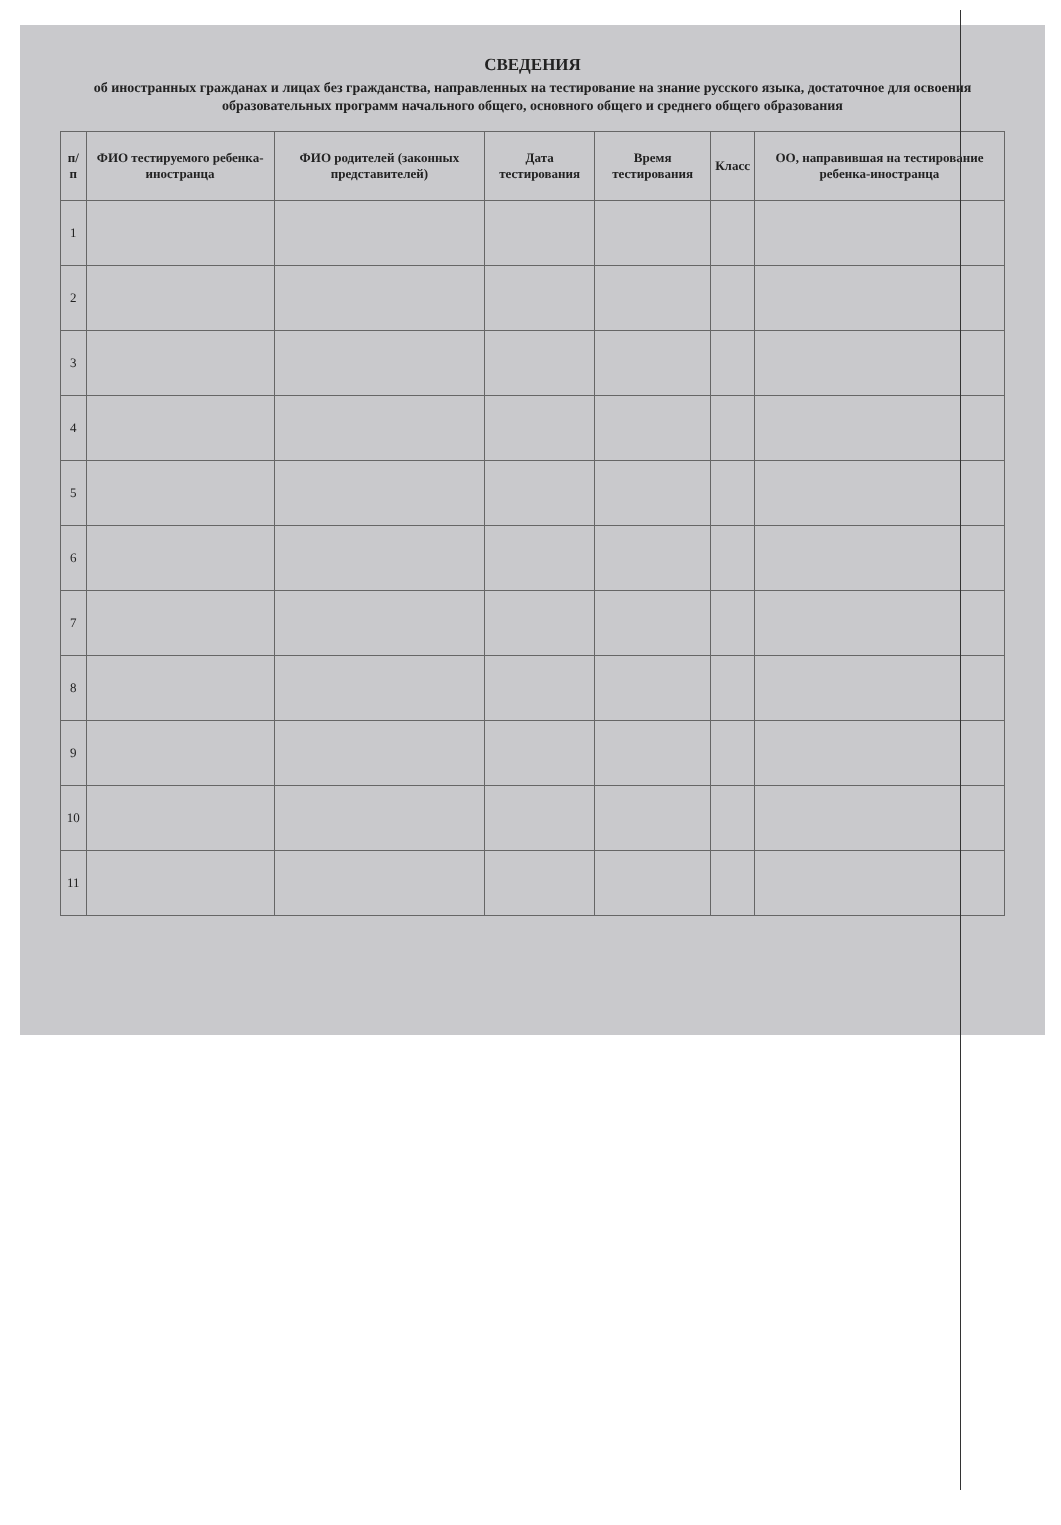СВЕДЕНИЯ
об иностранных гражданах и лицах без гражданства, направленных на тестирование на знание русского языка, достаточное для освоения образовательных программ начального общего, основного общего и среднего общего образования
| п/п | ФИО тестируемого ребенка-иностранца | ФИО родителей (законных представителей) | Дата тестирования | Время тестирования | Класс | ОО, направившая на тестирование ребенка-иностранца |
| --- | --- | --- | --- | --- | --- | --- |
| 1 | | | | | | |
| 2 | | | | | | |
| 3 | | | | | | |
| 4 | | | | | | |
| 5 | | | | | | |
| 6 | | | | | | |
| 7 | | | | | | |
| 8 | | | | | | |
| 9 | | | | | | |
| 10 | | | | | | |
| 11 | | | | | | |